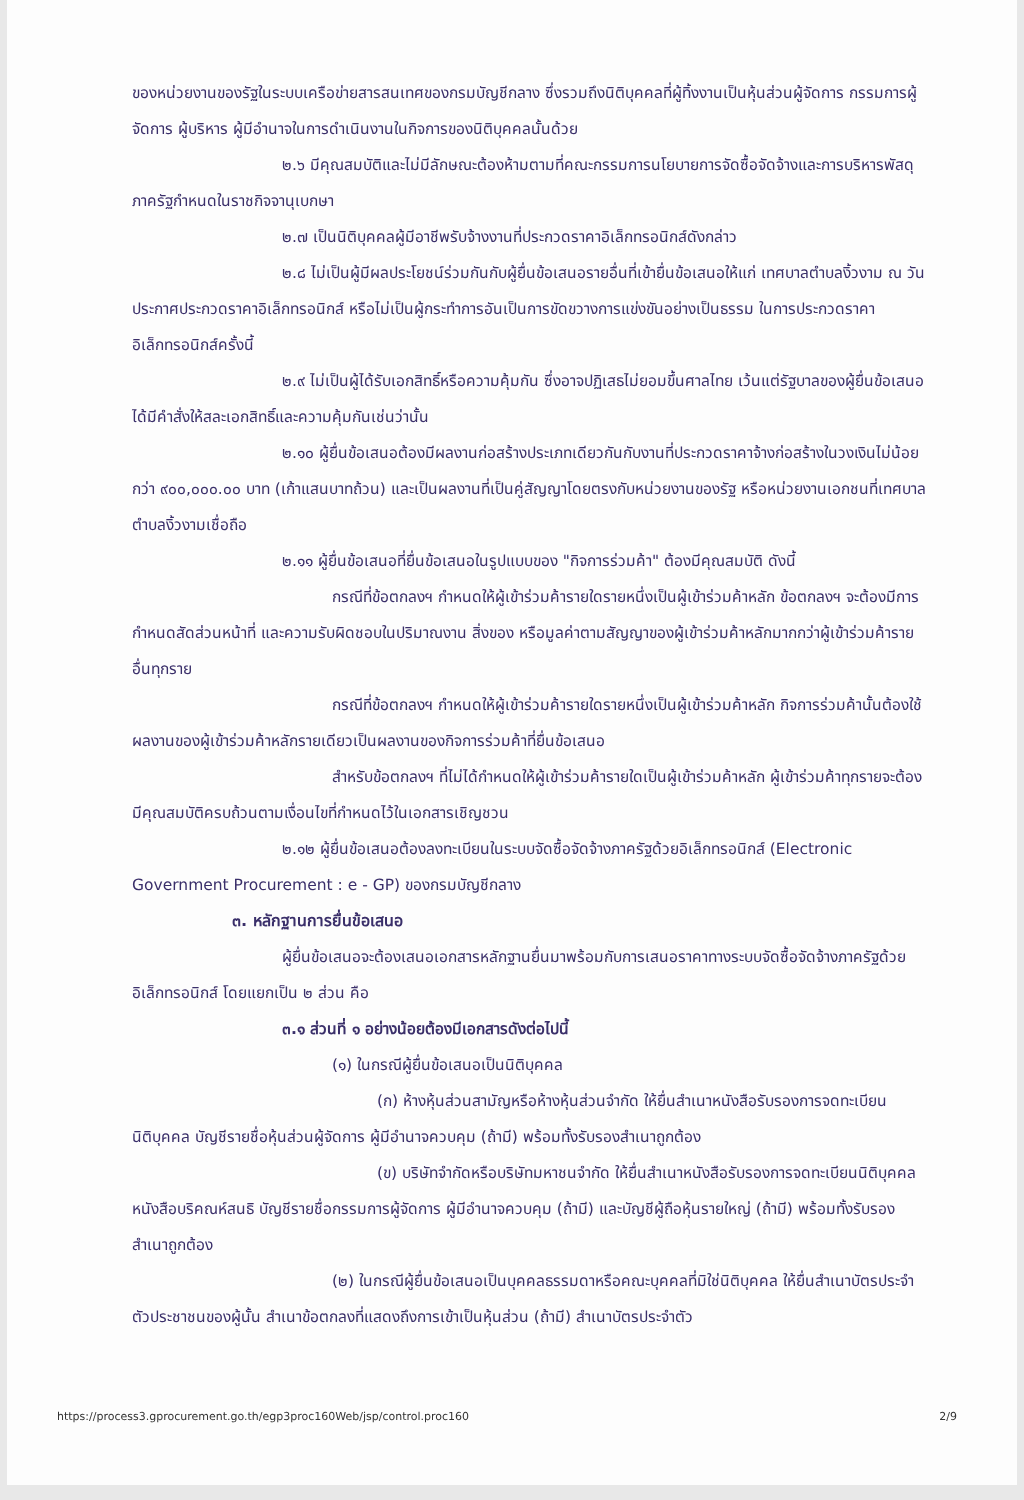ของหน่วยงานของรัฐในระบบเครือข่ายสารสนเทศของกรมบัญชีกลาง ซึ่งรวมถึงนิติบุคคลที่ผู้ทิ้งงานเป็นหุ้นส่วนผู้จัดการ กรรมการผู้จัดการ ผู้บริหาร ผู้มีอำนาจในการดำเนินงานในกิจการของนิติบุคคลนั้นด้วย
๒.๖ มีคุณสมบัติและไม่มีลักษณะต้องห้ามตามที่คณะกรรมการนโยบายการจัดซื้อจัดจ้างและการบริหารพัสดุภาครัฐกำหนดในราชกิจจานุเบกษา
๒.๗ เป็นนิติบุคคลผู้มีอาชีพรับจ้างงานที่ประกวดราคาอิเล็กทรอนิกส์ดังกล่าว
๒.๘ ไม่เป็นผู้มีผลประโยชน์ร่วมกันกับผู้ยื่นข้อเสนอรายอื่นที่เข้ายื่นข้อเสนอให้แก่ เทศบาลตำบลงิ้วงาม ณ วันประกาศประกวดราคาอิเล็กทรอนิกส์ หรือไม่เป็นผู้กระทำการอันเป็นการขัดขวางการแข่งขันอย่างเป็นธรรม ในการประกวดราคาอิเล็กทรอนิกส์ครั้งนี้
๒.๙ ไม่เป็นผู้ได้รับเอกสิทธิ์หรือความคุ้มกัน ซึ่งอาจปฏิเสธไม่ยอมขึ้นศาลไทย เว้นแต่รัฐบาลของผู้ยื่นข้อเสนอได้มีคำสั่งให้สละเอกสิทธิ์และความคุ้มกันเช่นว่านั้น
๒.๑๐ ผู้ยื่นข้อเสนอต้องมีผลงานก่อสร้างประเภทเดียวกันกับงานที่ประกวดราคาจ้างก่อสร้างในวงเงินไม่น้อยกว่า ๙๐๐,๐๐๐.๐๐ บาท (เก้าแสนบาทถ้วน) และเป็นผลงานที่เป็นคู่สัญญาโดยตรงกับหน่วยงานของรัฐ หรือหน่วยงานเอกชนที่เทศบาลตำบลงิ้วงามเชื่อถือ
๒.๑๑ ผู้ยื่นข้อเสนอที่ยื่นข้อเสนอในรูปแบบของ "กิจการร่วมค้า" ต้องมีคุณสมบัติ ดังนี้
กรณีที่ข้อตกลงฯ กำหนดให้ผู้เข้าร่วมค้ารายใดรายหนึ่งเป็นผู้เข้าร่วมค้าหลัก ข้อตกลงฯ จะต้องมีการกำหนดสัดส่วนหน้าที่ และความรับผิดชอบในปริมาณงาน สิ่งของ หรือมูลค่าตามสัญญาของผู้เข้าร่วมค้าหลักมากกว่าผู้เข้าร่วมค้ารายอื่นทุกราย
กรณีที่ข้อตกลงฯ กำหนดให้ผู้เข้าร่วมค้ารายใดรายหนึ่งเป็นผู้เข้าร่วมค้าหลัก กิจการร่วมค้านั้นต้องใช้ผลงานของผู้เข้าร่วมค้าหลักรายเดียวเป็นผลงานของกิจการร่วมค้าที่ยื่นข้อเสนอ
สำหรับข้อตกลงฯ ที่ไม่ได้กำหนดให้ผู้เข้าร่วมค้ารายใดเป็นผู้เข้าร่วมค้าหลัก ผู้เข้าร่วมค้าทุกรายจะต้องมีคุณสมบัติครบถ้วนตามเงื่อนไขที่กำหนดไว้ในเอกสารเชิญชวน
๒.๑๒ ผู้ยื่นข้อเสนอต้องลงทะเบียนในระบบจัดซื้อจัดจ้างภาครัฐด้วยอิเล็กทรอนิกส์ (Electronic Government Procurement : e - GP) ของกรมบัญชีกลาง
๓. หลักฐานการยื่นข้อเสนอ
ผู้ยื่นข้อเสนอจะต้องเสนอเอกสารหลักฐานยื่นมาพร้อมกับการเสนอราคาทางระบบจัดซื้อจัดจ้างภาครัฐด้วยอิเล็กทรอนิกส์ โดยแยกเป็น ๒ ส่วน คือ
๓.๑ ส่วนที่ ๑ อย่างน้อยต้องมีเอกสารดังต่อไปนี้
(๑) ในกรณีผู้ยื่นข้อเสนอเป็นนิติบุคคล
(ก) ห้างหุ้นส่วนสามัญหรือห้างหุ้นส่วนจำกัด ให้ยื่นสำเนาหนังสือรับรองการจดทะเบียนนิติบุคคล บัญชีรายชื่อหุ้นส่วนผู้จัดการ ผู้มีอำนาจควบคุม (ถ้ามี) พร้อมทั้งรับรองสำเนาถูกต้อง
(ข) บริษัทจำกัดหรือบริษัทมหาชนจำกัด ให้ยื่นสำเนาหนังสือรับรองการจดทะเบียนนิติบุคคล หนังสือบริคณห์สนธิ บัญชีรายชื่อกรรมการผู้จัดการ ผู้มีอำนาจควบคุม (ถ้ามี) และบัญชีผู้ถือหุ้นรายใหญ่ (ถ้ามี) พร้อมทั้งรับรองสำเนาถูกต้อง
(๒) ในกรณีผู้ยื่นข้อเสนอเป็นบุคคลธรรมดาหรือคณะบุคคลที่มิใช่นิติบุคคล ให้ยื่นสำเนาบัตรประจำตัวประชาชนของผู้นั้น สำเนาข้อตกลงที่แสดงถึงการเข้าเป็นหุ้นส่วน (ถ้ามี) สำเนาบัตรประจำตัว
https://process3.gprocurement.go.th/egp3proc160Web/jsp/control.proc160 2/9